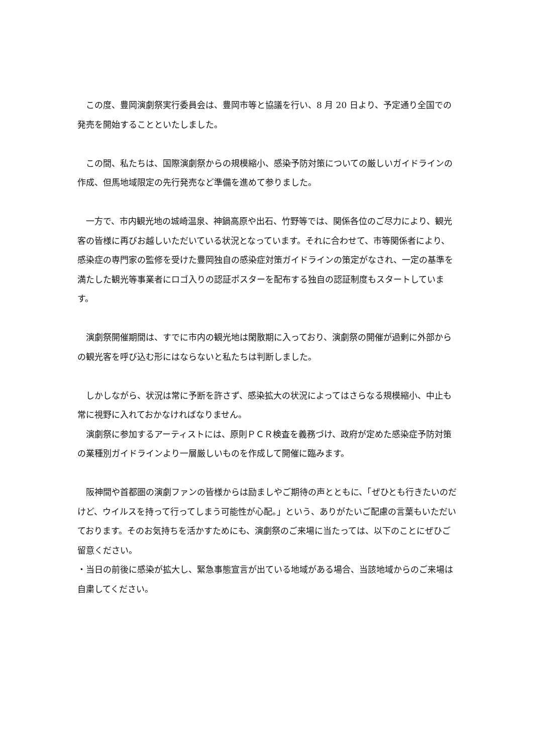この度、豊岡演劇祭実行委員会は、豊岡市等と協議を行い、8 月 20 日より、予定通り全国での発売を開始することといたしました。
　この間、私たちは、国際演劇祭からの規模縮小、感染予防対策についての厳しいガイドラインの作成、但馬地域限定の先行発売など準備を進めて参りました。
　一方で、市内観光地の城崎温泉、神鍋高原や出石、竹野等では、関係各位のご尽力により、観光客の皆様に再びお越しいただいている状況となっています。それに合わせて、市等関係者により、感染症の専門家の監修を受けた豊岡独自の感染症対策ガイドラインの策定がなされ、一定の基準を満たした観光等事業者にロゴ入りの認証ポスターを配布する独自の認証制度もスタートしています。
　演劇祭開催期間は、すでに市内の観光地は閑散期に入っており、演劇祭の開催が過剰に外部からの観光客を呼び込む形にはならないと私たちは判断しました。
　しかしながら、状況は常に予断を許さず、感染拡大の状況によってはさらなる規模縮小、中止も常に視野に入れておかなければなりません。
　演劇祭に参加するアーティストには、原則ＰＣＲ検査を義務づけ、政府が定めた感染症予防対策の業種別ガイドラインより一層厳しいものを作成して開催に臨みます。
　阪神間や首都圏の演劇ファンの皆様からは励ましやご期待の声とともに、「ぜひとも行きたいのだけど、ウイルスを持って行ってしまう可能性が心配。」という、ありがたいご配慮の言葉もいただいております。そのお気持ちを活かすためにも、演劇祭のご来場に当たっては、以下のことにぜひご留意ください。
・当日の前後に感染が拡大し、緊急事態宣言が出ている地域がある場合、当該地域からのご来場は自粛してください。